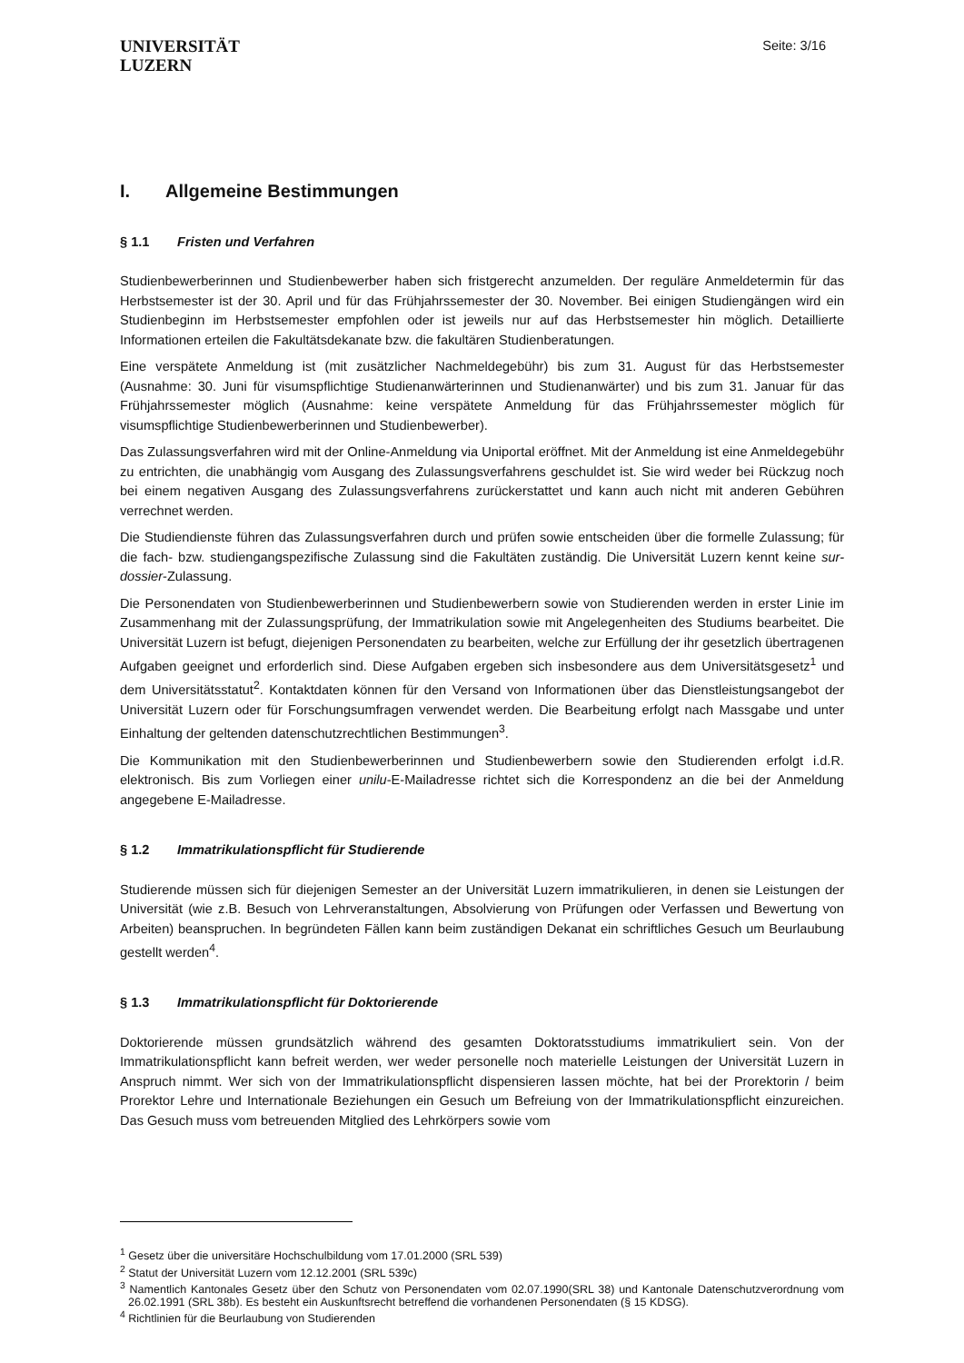UNIVERSITÄT
LUZERN
Seite: 3/16
I. Allgemeine Bestimmungen
§ 1.1 Fristen und Verfahren
Studienbewerberinnen und Studienbewerber haben sich fristgerecht anzumelden. Der reguläre Anmeldetermin für das Herbstsemester ist der 30. April und für das Frühjahrssemester der 30. November. Bei einigen Studiengängen wird ein Studienbeginn im Herbstsemester empfohlen oder ist jeweils nur auf das Herbstsemester hin möglich. Detaillierte Informationen erteilen die Fakultätsdekanate bzw. die fakultären Studienberatungen.
Eine verspätete Anmeldung ist (mit zusätzlicher Nachmeldegebühr) bis zum 31. August für das Herbstsemester (Ausnahme: 30. Juni für visumspflichtige Studienanwärterinnen und Studienanwärter) und bis zum 31. Januar für das Frühjahrssemester möglich (Ausnahme: keine verspätete Anmeldung für das Frühjahrssemester möglich für visumspflichtige Studienbewerberinnen und Studienbewerber).
Das Zulassungsverfahren wird mit der Online-Anmeldung via Uniportal eröffnet. Mit der Anmeldung ist eine Anmeldegebühr zu entrichten, die unabhängig vom Ausgang des Zulassungsverfahrens geschuldet ist. Sie wird weder bei Rückzug noch bei einem negativen Ausgang des Zulassungsverfahrens zurückerstattet und kann auch nicht mit anderen Gebühren verrechnet werden.
Die Studiendienste führen das Zulassungsverfahren durch und prüfen sowie entscheiden über die formelle Zulassung; für die fach- bzw. studiengangspezifische Zulassung sind die Fakultäten zuständig. Die Universität Luzern kennt keine sur-dossier-Zulassung.
Die Personendaten von Studienbewerberinnen und Studienbewerbern sowie von Studierenden werden in erster Linie im Zusammenhang mit der Zulassungsprüfung, der Immatrikulation sowie mit Angelegenheiten des Studiums bearbeitet. Die Universität Luzern ist befugt, diejenigen Personendaten zu bearbeiten, welche zur Erfüllung der ihr gesetzlich übertragenen Aufgaben geeignet und erforderlich sind. Diese Aufgaben ergeben sich insbesondere aus dem Universitätsgesetz<sup>1</sup> und dem Universitätsstatut<sup>2</sup>. Kontaktdaten können für den Versand von Informationen über das Dienstleistungsangebot der Universität Luzern oder für Forschungsumfragen verwendet werden. Die Bearbeitung erfolgt nach Massgabe und unter Einhaltung der geltenden datenschutzrechtlichen Bestimmungen<sup>3</sup>.
Die Kommunikation mit den Studienbewerberinnen und Studienbewerbern sowie den Studierenden erfolgt i.d.R. elektronisch. Bis zum Vorliegen einer unilu-E-Mailadresse richtet sich die Korrespondenz an die bei der Anmeldung angegebene E-Mailadresse.
§ 1.2 Immatrikulationspflicht für Studierende
Studierende müssen sich für diejenigen Semester an der Universität Luzern immatrikulieren, in denen sie Leistungen der Universität (wie z.B. Besuch von Lehrveranstaltungen, Absolvierung von Prüfungen oder Verfassen und Bewertung von Arbeiten) beanspruchen. In begründeten Fällen kann beim zuständigen Dekanat ein schriftliches Gesuch um Beurlaubung gestellt werden<sup>4</sup>.
§ 1.3 Immatrikulationspflicht für Doktorierende
Doktorierende müssen grundsätzlich während des gesamten Doktoratsstudiums immatrikuliert sein. Von der Immatrikulationspflicht kann befreit werden, wer weder personelle noch materielle Leistungen der Universität Luzern in Anspruch nimmt. Wer sich von der Immatrikulationspflicht dispensieren lassen möchte, hat bei der Prorektorin / beim Prorektor Lehre und Internationale Beziehungen ein Gesuch um Befreiung von der Immatrikulationspflicht einzureichen. Das Gesuch muss vom betreuenden Mitglied des Lehrkörpers sowie vom
<sup>1</sup> Gesetz über die universitäre Hochschulbildung vom 17.01.2000 (SRL 539)
<sup>2</sup> Statut der Universität Luzern vom 12.12.2001 (SRL 539c)
<sup>3</sup> Namentlich Kantonales Gesetz über den Schutz von Personendaten vom 02.07.1990(SRL 38) und Kantonale Datenschutzverordnung vom 26.02.1991 (SRL 38b). Es besteht ein Auskunftsrecht betreffend die vorhandenen Personendaten (§ 15 KDSG).
<sup>4</sup> Richtlinien für die Beurlaubung von Studierenden